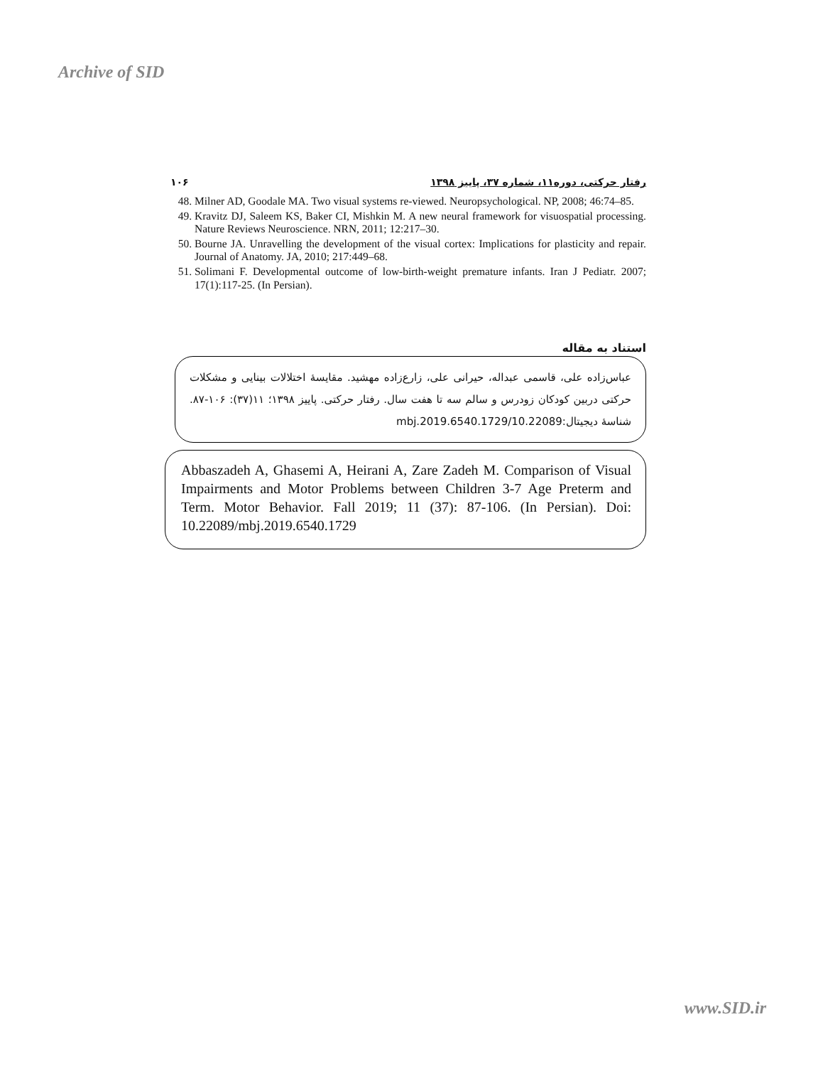Archive of SID
رفتار حرکتی، دوره۱۱، شماره ۳۷، پاییز ۱۳۹۸ ۱۰۶
48. Milner AD, Goodale MA. Two visual systems re-viewed. Neuropsychological. NP, 2008; 46:74–85.
49. Kravitz DJ, Saleem KS, Baker CI, Mishkin M. A new neural framework for visuospatial processing. Nature Reviews Neuroscience. NRN, 2011; 12:217–30.
50. Bourne JA. Unravelling the development of the visual cortex: Implications for plasticity and repair. Journal of Anatomy. JA, 2010; 217:449–68.
51. Solimani F. Developmental outcome of low-birth-weight premature infants. Iran J Pediatr. 2007; 17(1):117-25. (In Persian).
استناد به مقاله
عباس‌زاده علی، قاسمی عبداله، حیرانی علی، زارع‌زاده مهشید. مقایسهٔ اختلالات بینایی و مشکلات حرکتی دربین کودکان زودرس و سالم سه تا هفت سال. رفتار حرکتی. پاییز ۱۳۹۸؛ ۱۱(۳۷): ۱۰۶-۸۷. شناسهٔ دیجیتال:10.22089/mbj.2019.6540.1729
Abbaszadeh A, Ghasemi A, Heirani A, Zare Zadeh M. Comparison of Visual Impairments and Motor Problems between Children 3-7 Age Preterm and Term. Motor Behavior. Fall 2019; 11 (37): 87-106. (In Persian). Doi: 10.22089/mbj.2019.6540.1729
www.SID.ir